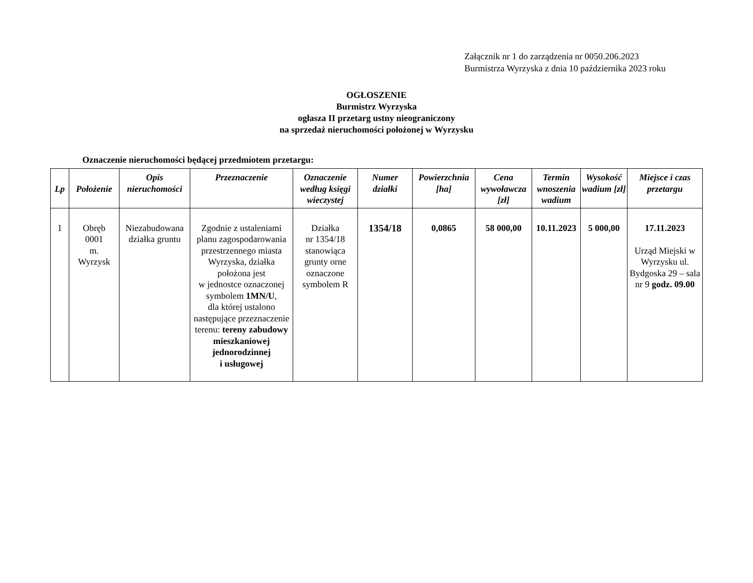Załącznik nr 1 do zarządzenia nr 0050.206.2023
Burmistrza Wyrzyska z dnia 10 października 2023 roku
OGŁOSZENIE
Burmistrz Wyrzyska
ogłasza II przetarg ustny nieograniczony
na sprzedaż nieruchomości położonej w Wyrzysku
Oznaczenie nieruchomości będącej przedmiotem przetargu:
| Lp | Położenie | Opis nieruchomości | Przeznaczenie | Oznaczenie według księgi wieczystej | Numer działki | Powierzchnia [ha] | Cena wywoławcza [zł] | Termin wnoszenia wadium | Wysokość wadium [zł] | Miejsce i czas przetargu |
| --- | --- | --- | --- | --- | --- | --- | --- | --- | --- | --- |
| 1 | Obręb 0001 m. Wyrzysk | Niezabudowana działka gruntu | Zgodnie z ustaleniami planu zagospodarowania przestrzennego miasta Wyrzyska, działka położona jest w jednostce oznaczonej symbolem 1MN/U , dla której ustalono następujące przeznaczenie terenu: tereny zabudowy mieszkaniowej jednorodzinnej i usługowej | Działka nr 1354/18 stanowiąca grunty orne oznaczone symbolem R | 1354/18 | 0,0865 | 58 000,00 | 10.11.2023 | 5 000,00 | 17.11.2023 Urząd Miejski w Wyrzysku ul. Bydgoska 29 – sala nr 9 godz. 09.00 |